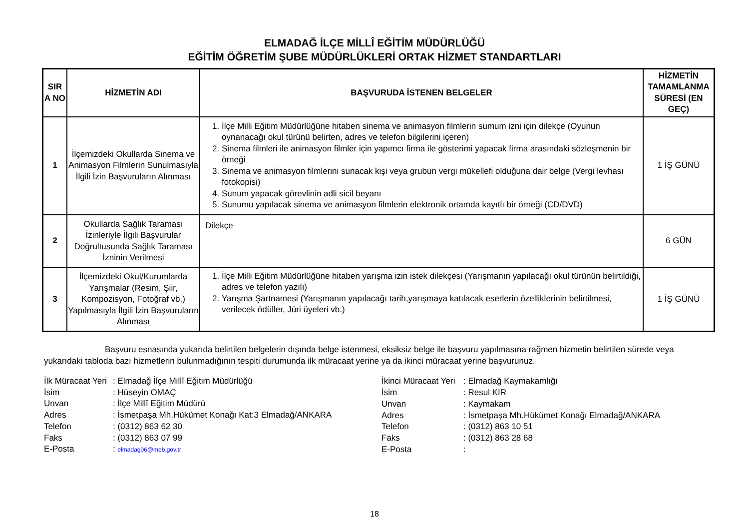ELMADAĞ İLÇE MİLLÎ EĞİTİM MÜDÜRLÜĞÜ
EĞİTİM ÖĞRETİM ŞUBE MÜDÜRLÜKLERİ ORTAK HİZMET STANDARTLARI
| SIR A NO | HİZMETİN ADI | BAŞVURUDA İSTENEN BELGELER | HİZMETİN TAMAMLANMA SÜRESİ (EN GEÇ) |
| --- | --- | --- | --- |
| 1 | İlçemizdeki Okullarda Sinema ve Animasyon Filmlerin Sunulmasıyla İlgili İzin Başvuruların Alınması | 1. İlçe Milli Eğitim Müdürlüğüne hitaben sinema ve animasyon filmlerin sumum izni için dilekçe (Oyunun oynanacağı okul türünü belirten, adres ve telefon bilgilerini içeren) 2. Sinema filmleri ile animasyon filmler için yapımcı firma ile gösterimi yapacak firma arasındaki sözleşmenin bir örneği 3. Sinema ve animasyon filmlerini sunacak kişi veya grubun vergi mükellefi olduğuna dair belge (Vergi levhası fotokopisi) 4. Sunum yapacak görevlinin adli sicil beyanı 5. Sunumu yapılacak sinema ve animasyon filmlerin elektronik ortamda kayıtlı bir örneği (CD/DVD) | 1 İŞ GÜNÜ |
| 2 | Okullarda Sağlık Taraması İzinleriyle İlgili Başvurular Doğrultusunda Sağlık Taraması İzninin Verilmesi | Dilekçe | 6 GÜN |
| 3 | İlçemizdeki Okul/Kurumlarda Yarışmalar (Resim, Şiir, Kompozisyon, Fotoğraf vb.) Yapılmasıyla İlgili İzin Başvuruların Alınması | 1. İlçe Milli Eğitim Müdürlüğüne hitaben yarışma izin istek dilekçesi (Yarışmanın yapılacağı okul türünün belirtildiği, adres ve telefon yazılı) 2. Yarışma Şartnamesi (Yarışmanın yapılacağı tarih,yarışmaya katılacak eserlerin özelliklerinin belirtilmesi, verilecek ödüller, Jüri üyeleri vb.) | 1 İŞ GÜNÜ |
Başvuru esnasında yukarıda belirtilen belgelerin dışında belge istenmesi, eksiksiz belge ile başvuru yapılmasına rağmen hizmetin belirtilen sürede veya yukarıdaki tabloda bazı hizmetlerin bulunmadığının tespiti durumunda ilk müracaat yerine ya da ikinci müracaat yerine başvurunuz.
| İlk Müracaat Yeri | : Elmadağ İlçe Millî Eğitim Müdürlüğü |
| İsim | : Hüseyin OMAÇ |
| Unvan | : İlçe Millî Eğitim Müdürü |
| Adres | : İsmetpaşa Mh.Hükümet Konağı Kat:3 Elmadağ/ANKARA |
| Telefon | : (0312) 863 62 30 |
| Faks | : (0312) 863 07 99 |
| E-Posta | : elmadag06@meb.gov.tr |
| İkinci Müracaat Yeri | : Elmadağ Kaymakamlığı |
| İsim | : Resul KIR |
| Unvan | : Kaymakam |
| Adres | : İsmetpaşa Mh.Hükümet Konağı Elmadağ/ANKARA |
| Telefon | : (0312) 863 10 51 |
| Faks | : (0312) 863 28 68 |
| E-Posta | : |
18